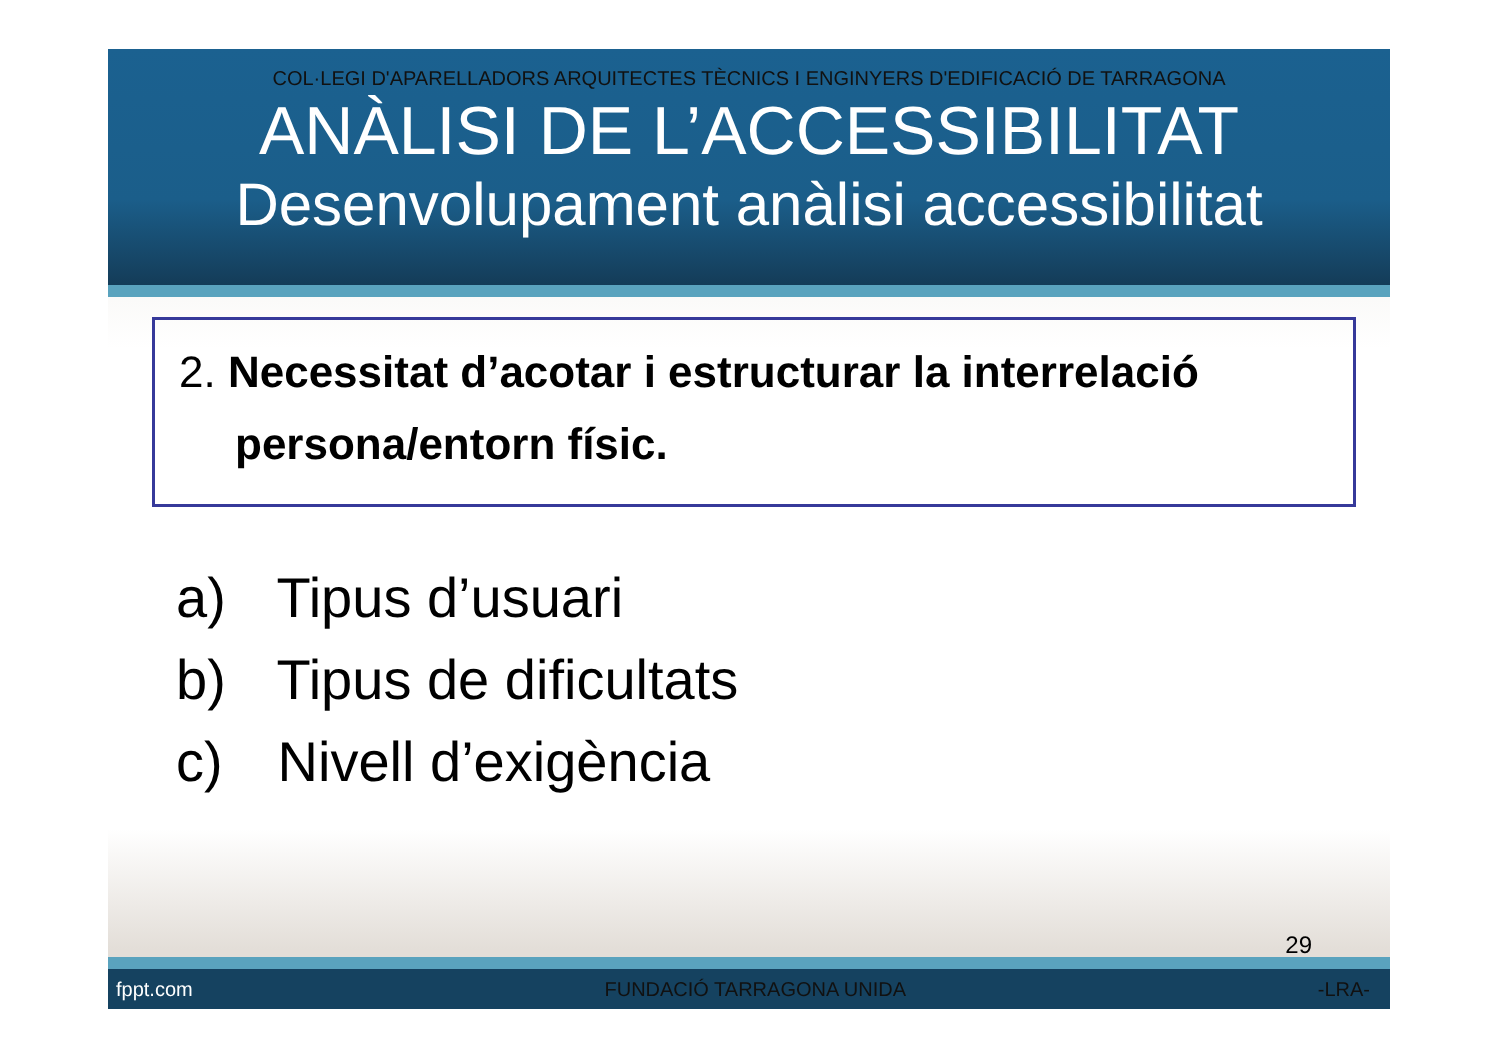COL·LEGI D'APARELLADORS ARQUITECTES TÈCNICS I ENGINYERS D'EDIFICACIÓ DE TARRAGONA
ANÀLISI DE L’ACCESSIBILITAT
Desenvolupament anàlisi accessibilitat
2. Necessitat d’acotar i estructurar la interrelació persona/entorn físic.
a) Tipus d’usuari
b) Tipus de dificultats
c) Nivell d’exigència
29
fppt.com FUNDACIÓ TARRAGONA UNIDA -LRA-